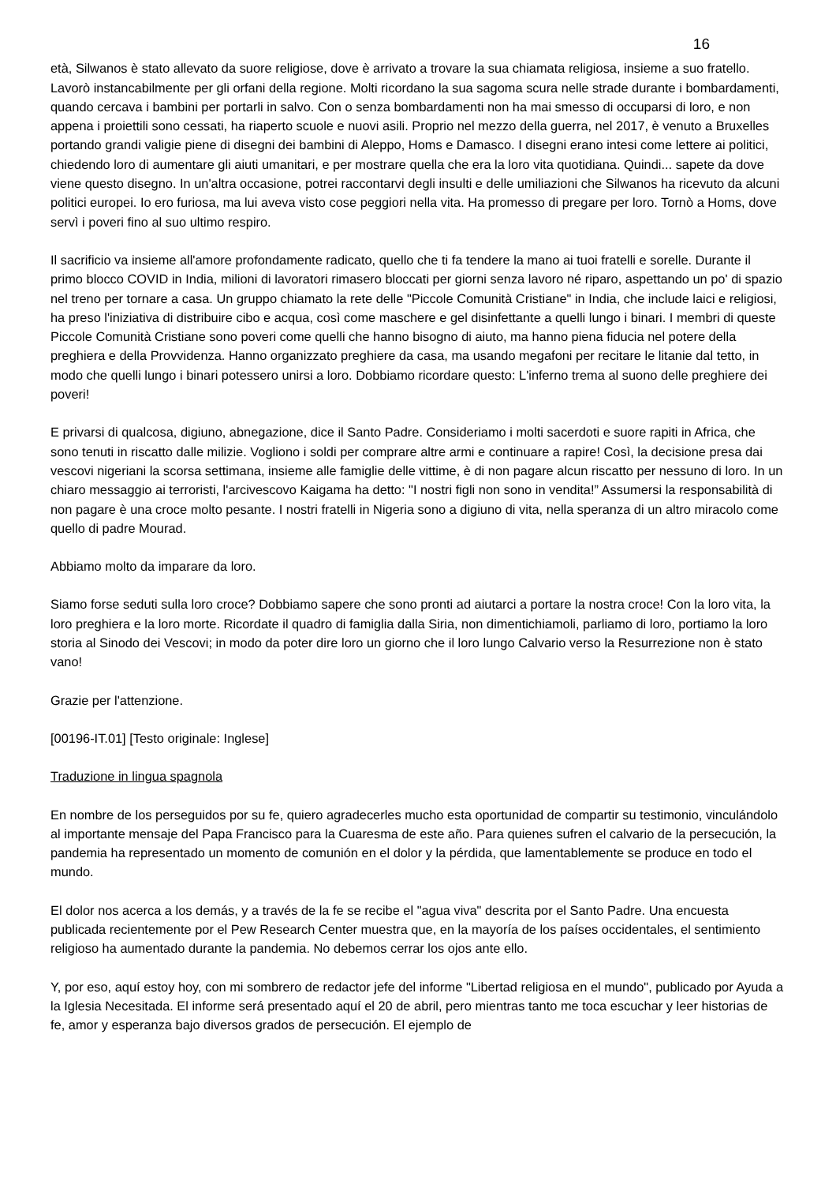16
età, Silwanos è stato allevato da suore religiose, dove è arrivato a trovare la sua chiamata religiosa, insieme a suo fratello. Lavorò instancabilmente per gli orfani della regione. Molti ricordano la sua sagoma scura nelle strade durante i bombardamenti, quando cercava i bambini per portarli in salvo. Con o senza bombardamenti non ha mai smesso di occuparsi di loro, e non appena i proiettili sono cessati, ha riaperto scuole e nuovi asili. Proprio nel mezzo della guerra, nel 2017, è venuto a Bruxelles portando grandi valigie piene di disegni dei bambini di Aleppo, Homs e Damasco. I disegni erano intesi come lettere ai politici, chiedendo loro di aumentare gli aiuti umanitari, e per mostrare quella che era la loro vita quotidiana. Quindi... sapete da dove viene questo disegno. In un'altra occasione, potrei raccontarvi degli insulti e delle umiliazioni che Silwanos ha ricevuto da alcuni politici europei. Io ero furiosa, ma lui aveva visto cose peggiori nella vita. Ha promesso di pregare per loro. Tornò a Homs, dove servì i poveri fino al suo ultimo respiro.
Il sacrificio va insieme all'amore profondamente radicato, quello che ti fa tendere la mano ai tuoi fratelli e sorelle. Durante il primo blocco COVID in India, milioni di lavoratori rimasero bloccati per giorni senza lavoro né riparo, aspettando un po' di spazio nel treno per tornare a casa. Un gruppo chiamato la rete delle "Piccole Comunità Cristiane" in India, che include laici e religiosi, ha preso l'iniziativa di distribuire cibo e acqua, così come maschere e gel disinfettante a quelli lungo i binari. I membri di queste Piccole Comunità Cristiane sono poveri come quelli che hanno bisogno di aiuto, ma hanno piena fiducia nel potere della preghiera e della Provvidenza. Hanno organizzato preghiere da casa, ma usando megafoni per recitare le litanie dal tetto, in modo che quelli lungo i binari potessero unirsi a loro. Dobbiamo ricordare questo: L'inferno trema al suono delle preghiere dei poveri!
E privarsi di qualcosa, digiuno, abnegazione, dice il Santo Padre. Consideriamo i molti sacerdoti e suore rapiti in Africa, che sono tenuti in riscatto dalle milizie. Vogliono i soldi per comprare altre armi e continuare a rapire! Così, la decisione presa dai vescovi nigeriani la scorsa settimana, insieme alle famiglie delle vittime, è di non pagare alcun riscatto per nessuno di loro. In un chiaro messaggio ai terroristi, l'arcivescovo Kaigama ha detto: "I nostri figli non sono in vendita!” Assumersi la responsabilità di non pagare è una croce molto pesante. I nostri fratelli in Nigeria sono a digiuno di vita, nella speranza di un altro miracolo come quello di padre Mourad.
Abbiamo molto da imparare da loro.
Siamo forse seduti sulla loro croce? Dobbiamo sapere che sono pronti ad aiutarci a portare la nostra croce! Con la loro vita, la loro preghiera e la loro morte. Ricordate il quadro di famiglia dalla Siria, non dimentichiamoli, parliamo di loro, portiamo la loro storia al Sinodo dei Vescovi; in modo da poter dire loro un giorno che il loro lungo Calvario verso la Resurrezione non è stato vano!
Grazie per l'attenzione.
[00196-IT.01] [Testo originale: Inglese]
Traduzione in lingua spagnola
En nombre de los perseguidos por su fe, quiero agradecerles mucho esta oportunidad de compartir su testimonio, vinculándolo al importante mensaje del Papa Francisco para la Cuaresma de este año. Para quienes sufren el calvario de la persecución, la pandemia ha representado un momento de comunión en el dolor y la pérdida, que lamentablemente se produce en todo el mundo.
El dolor nos acerca a los demás, y a través de la fe se recibe el "agua viva" descrita por el Santo Padre. Una encuesta publicada recientemente por el Pew Research Center muestra que, en la mayoría de los países occidentales, el sentimiento religioso ha aumentado durante la pandemia. No debemos cerrar los ojos ante ello.
Y, por eso, aquí estoy hoy, con mi sombrero de redactor jefe del informe "Libertad religiosa en el mundo", publicado por Ayuda a la Iglesia Necesitada. El informe será presentado aquí el 20 de abril, pero mientras tanto me toca escuchar y leer historias de fe, amor y esperanza bajo diversos grados de persecución. El ejemplo de